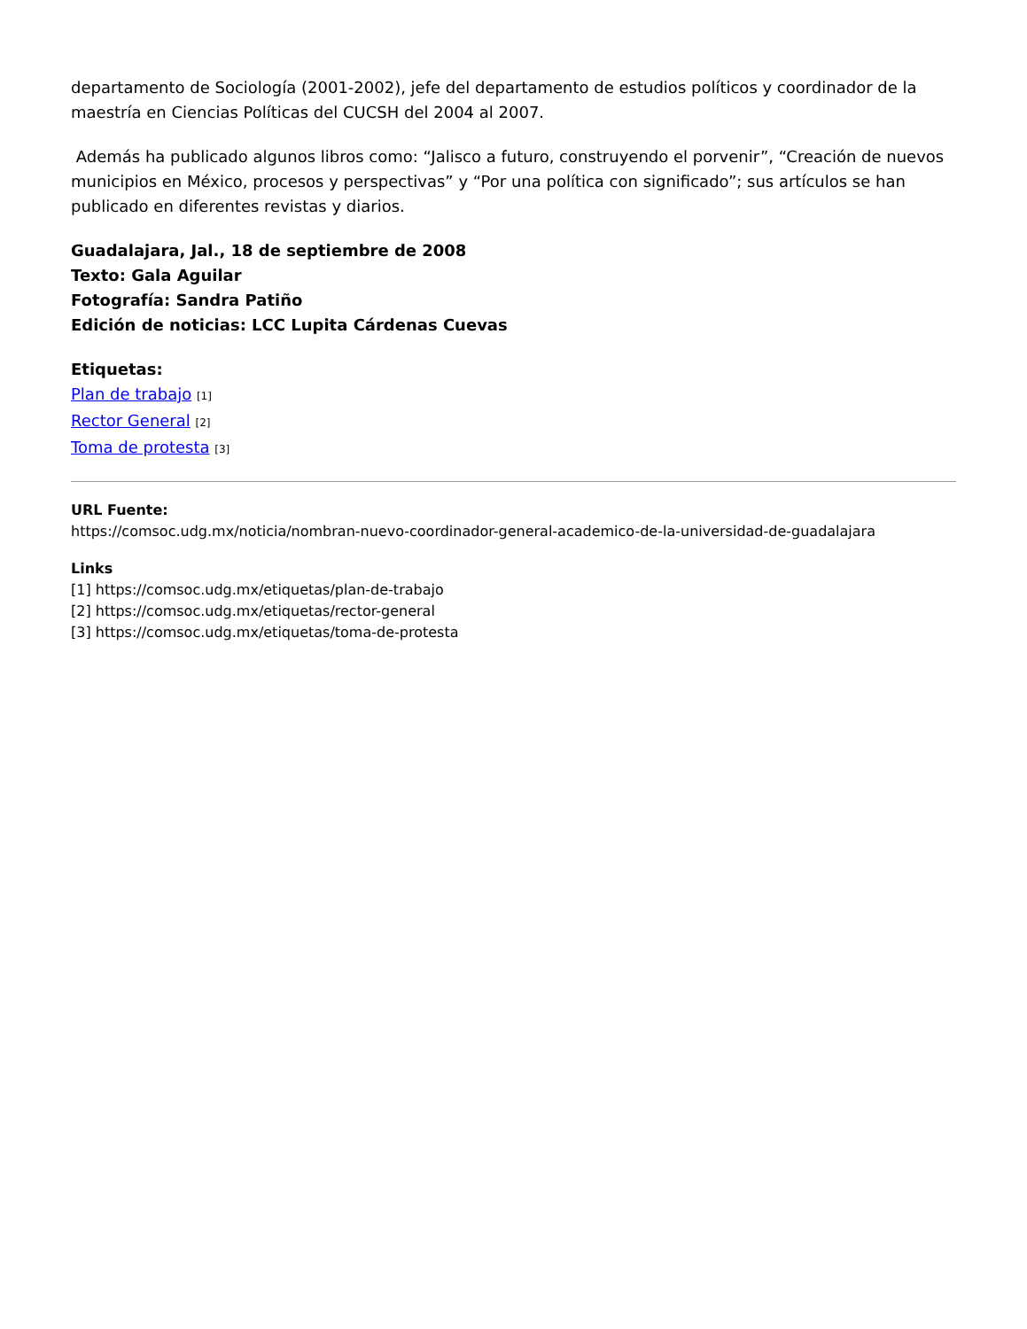departamento de Sociología (2001-2002), jefe del departamento de estudios políticos y coordinador de la maestría en Ciencias Políticas del CUCSH del 2004 al 2007.
Además ha publicado algunos libros como: “Jalisco a futuro, construyendo el porvenir”, “Creación de nuevos municipios en México, procesos y perspectivas” y “Por una política con significado”; sus artículos se han publicado en diferentes revistas y diarios.
Guadalajara, Jal., 18 de septiembre de 2008
Texto: Gala Aguilar
Fotografía: Sandra Patiño
Edición de noticias: LCC Lupita Cárdenas Cuevas
Etiquetas:
Plan de trabajo [1]
Rector General [2]
Toma de protesta [3]
URL Fuente:
https://comsoc.udg.mx/noticia/nombran-nuevo-coordinador-general-academico-de-la-universidad-de-guadalajara
Links
[1] https://comsoc.udg.mx/etiquetas/plan-de-trabajo
[2] https://comsoc.udg.mx/etiquetas/rector-general
[3] https://comsoc.udg.mx/etiquetas/toma-de-protesta